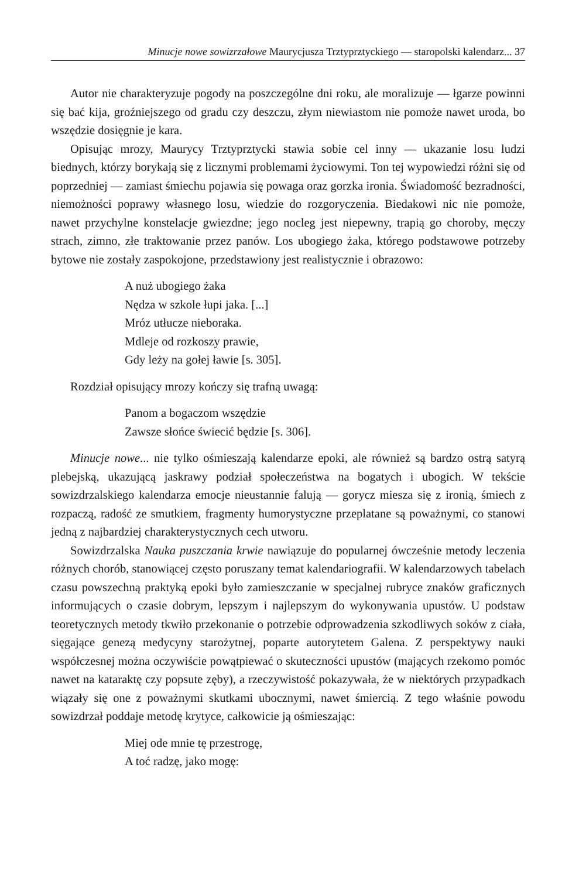Minucje nowe sowizrzałowe Maurycjusza Trztyprztyckiego — staropolski kalendarz... 37
Autor nie charakteryzuje pogody na poszczególne dni roku, ale moralizuje — łgarze powinni się bać kija, groźniejszego od gradu czy deszczu, złym niewiastom nie pomoże nawet uroda, bo wszędzie dosięgnie je kara.
Opisując mrozy, Maurycy Trztyprztycki stawia sobie cel inny — ukazanie losu ludzi biednych, którzy borykają się z licznymi problemami życiowymi. Ton tej wypowiedzi różni się od poprzedniej — zamiast śmiechu pojawia się powaga oraz gorzka ironia. Świadomość bezradności, niemożności poprawy własnego losu, wiedzie do rozgoryczenia. Biedakowi nic nie pomoże, nawet przychylne konstelacje gwiezdne; jego nocleg jest niepewny, trapią go choroby, męczy strach, zimno, złe traktowanie przez panów. Los ubogiego żaka, którego podstawowe potrzeby bytowe nie zostały zaspokojone, przedstawiony jest realistycznie i obrazowo:
A nuż ubogiego żaka
Nędza w szkole łupi jaka. [...]
Mróz utłucze nieboraka.
Mdleje od rozkoszy prawie,
Gdy leży na gołej ławie [s. 305].
Rozdział opisujący mrozy kończy się trafną uwagą:
Panom a bogaczom wszędzie
Zawsze słońce świecić będzie [s. 306].
Minucje nowe... nie tylko ośmieszają kalendarze epoki, ale również są bardzo ostrą satyrą plebejską, ukazującą jaskrawy podział społeczeństwa na bogatych i ubogich. W tekście sowizdrzalskiego kalendarza emocje nieustannie falują — gorycz miesza się z ironią, śmiech z rozpaczą, radość ze smutkiem, fragmenty humorystyczne przeplatane są poważnymi, co stanowi jedną z najbardziej charakterystycznych cech utworu.
Sowizdrzalska Nauka puszczania krwie nawiązuje do popularnej ówcześnie metody leczenia różnych chorób, stanowiącej często poruszany temat kalendariografii. W kalendarzowych tabelach czasu powszechną praktyką epoki było zamieszczanie w specjalnej rubryce znaków graficznych informujących o czasie dobrym, lepszym i najlepszym do wykonywania upustów. U podstaw teoretycznych metody tkwiło przekonanie o potrzebie odprowadzenia szkodliwych soków z ciała, sięgające genezą medycyny starożytnej, poparte autorytetem Galena. Z perspektywy nauki współczesnej można oczywiście powątpiewać o skuteczności upustów (mających rzekomo pomóc nawet na kataraktę czy popsute zęby), a rzeczywistość pokazywała, że w niektórych przypadkach wiązały się one z poważnymi skutkami ubocznymi, nawet śmiercią. Z tego właśnie powodu sowizdrzał poddaje metodę krytyce, całkowicie ją ośmieszając:
Miej ode mnie tę przestrogę,
A toć radzę, jako mogę: